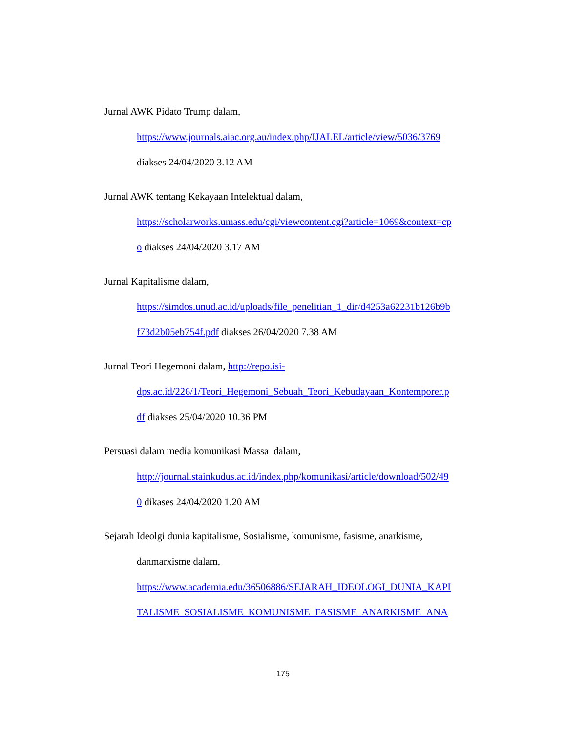Jurnal AWK Pidato Trump dalam,
https://www.journals.aiac.org.au/index.php/IJALEL/article/view/5036/3769
diakses 24/04/2020 3.12 AM
Jurnal AWK tentang Kekayaan Intelektual dalam,
https://scholarworks.umass.edu/cgi/viewcontent.cgi?article=1069&context=cp
o diakses 24/04/2020 3.17 AM
Jurnal Kapitalisme dalam,
https://simdos.unud.ac.id/uploads/file_penelitian_1_dir/d4253a62231b126b9b
f73d2b05eb754f.pdf diakses 26/04/2020 7.38 AM
Jurnal Teori Hegemoni dalam, http://repo.isi-
dps.ac.id/226/1/Teori_Hegemoni_Sebuah_Teori_Kebudayaan_Kontemporer.p
df diakses 25/04/2020 10.36 PM
Persuasi dalam media komunikasi Massa dalam,
http://journal.stainkudus.ac.id/index.php/komunikasi/article/download/502/49
0 dikases 24/04/2020 1.20 AM
Sejarah Ideolgi dunia kapitalisme, Sosialisme, komunisme, fasisme, anarkisme,
danmarxisme dalam,
https://www.academia.edu/36506886/SEJARAH_IDEOLOGI_DUNIA_KAPI
TALISME_SOSIALISME_KOMUNISME_FASISME_ANARKISME_ANA
175